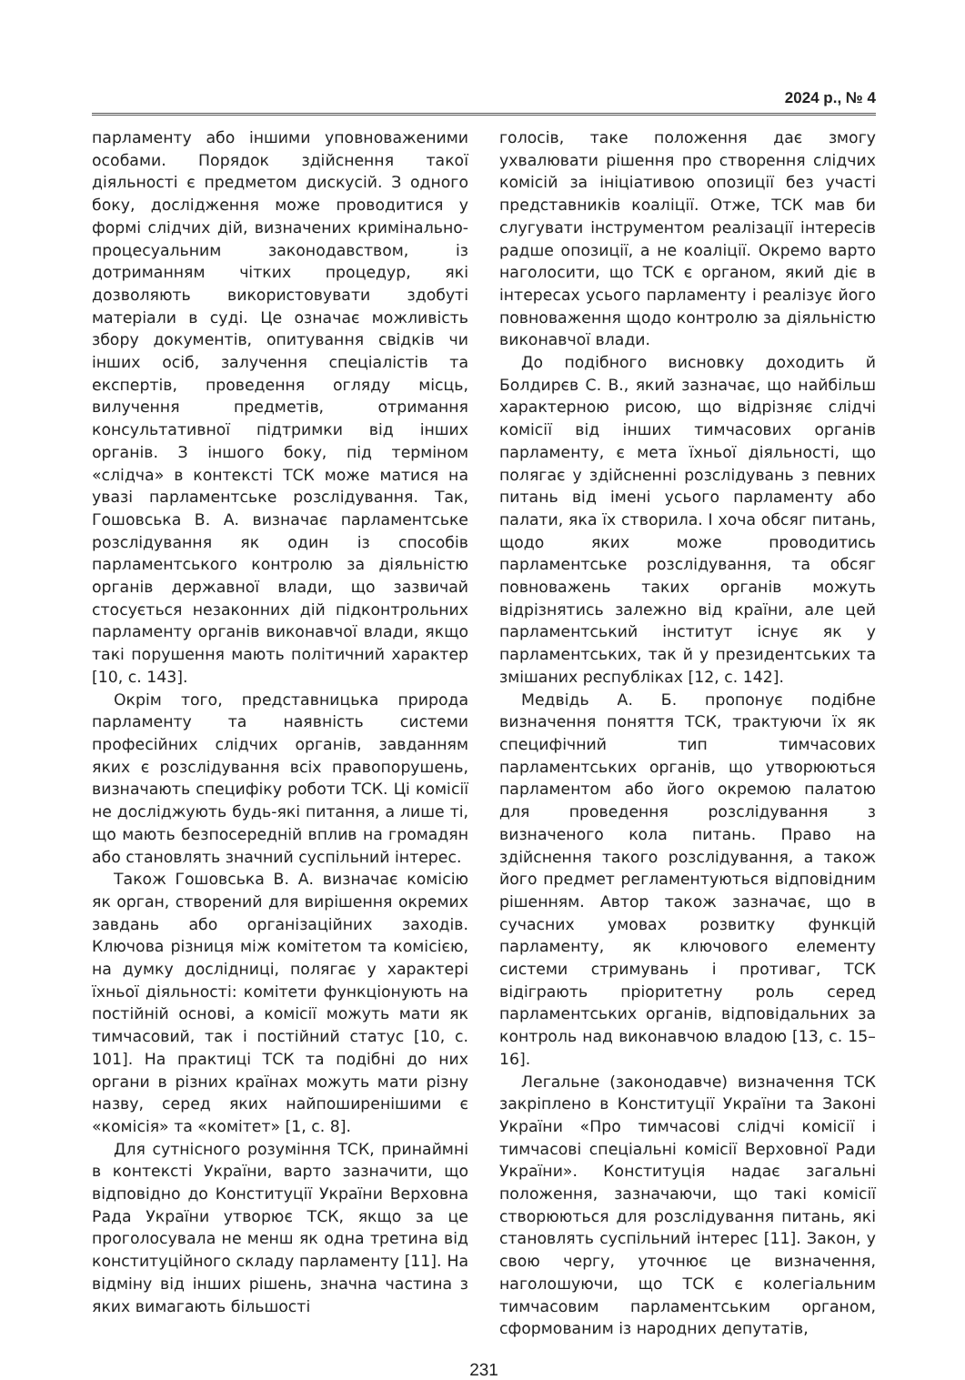2024 р., № 4
парламенту або іншими уповноваженими особами. Порядок здійснення такої діяльності є предметом дискусій. З одного боку, дослідження може проводитися у формі слідчих дій, визначених кримінально-процесуальним законодавством, із дотриманням чітких процедур, які дозволяють використовувати здобуті матеріали в суді. Це означає можливість збору документів, опитування свідків чи інших осіб, залучення спеціалістів та експертів, проведення огляду місць, вилучення предметів, отримання консультативної підтримки від інших органів. З іншого боку, під терміном «слідча» в контексті ТСК може матися на увазі парламентське розслідування. Так, Гошовська В. А. визначає парламентське розслідування як один із способів парламентського контролю за діяльністю органів державної влади, що зазвичай стосується незаконних дій підконтрольних парламенту органів виконавчої влади, якщо такі порушення мають політичний характер [10, с. 143].
Окрім того, представницька природа парламенту та наявність системи професійних слідчих органів, завданням яких є розслідування всіх правопорушень, визначають специфіку роботи ТСК. Ці комісії не досліджують будь-які питання, а лише ті, що мають безпосередній вплив на громадян або становлять значний суспільний інтерес.
Також Гошовська В. А. визначає комісію як орган, створений для вирішення окремих завдань або організаційних заходів. Ключова різниця між комітетом та комісією, на думку дослідниці, полягає у характері їхньої діяльності: комітети функціонують на постійній основі, а комісії можуть мати як тимчасовий, так і постійний статус [10, с. 101]. На практиці ТСК та подібні до них органи в різних країнах можуть мати різну назву, серед яких найпоширенішими є «комісія» та «комітет» [1, с. 8].
Для сутнісного розуміння ТСК, принаймні в контексті України, варто зазначити, що відповідно до Конституції України Верховна Рада України утворює ТСК, якщо за це проголосувала не менш як одна третина від конституційного складу парламенту [11]. На відміну від інших рішень, значна частина з яких вимагають більшості
голосів, таке положення дає змогу ухвалювати рішення про створення слідчих комісій за ініціативою опозиції без участі представників коаліції. Отже, ТСК мав би слугувати інструментом реалізації інтересів радше опозиції, а не коаліції. Окремо варто наголосити, що ТСК є органом, який діє в інтересах усього парламенту і реалізує його повноваження щодо контролю за діяльністю виконавчої влади.
До подібного висновку доходить й Болдирєв С. В., який зазначає, що найбільш характерною рисою, що відрізняє слідчі комісії від інших тимчасових органів парламенту, є мета їхньої діяльності, що полягає у здійсненні розслідувань з певних питань від імені усього парламенту або палати, яка їх створила. І хоча обсяг питань, щодо яких може проводитись парламентське розслідування, та обсяг повноважень таких органів можуть відрізнятись залежно від країни, але цей парламентський інститут існує як у парламентських, так й у президентських та змішаних республіках [12, с. 142].
Медвідь А. Б. пропонує подібне визначення поняття ТСК, трактуючи їх як специфічний тип тимчасових парламентських органів, що утворюються парламентом або його окремою палатою для проведення розслідування з визначеного кола питань. Право на здійснення такого розслідування, а також його предмет регламентуються відповідним рішенням. Автор також зазначає, що в сучасних умовах розвитку функцій парламенту, як ключового елементу системи стримувань і противаг, ТСК відіграють пріоритетну роль серед парламентських органів, відповідальних за контроль над виконавчою владою [13, с. 15–16].
Легальне (законодавче) визначення ТСК закріплено в Конституції України та Законі України «Про тимчасові слідчі комісії і тимчасові спеціальні комісії Верховної Ради України». Конституція надає загальні положення, зазначаючи, що такі комісії створюються для розслідування питань, які становлять суспільний інтерес [11]. Закон, у свою чергу, уточнює це визначення, наголошуючи, що ТСК є колегіальним тимчасовим парламентським органом, сформованим із народних депутатів,
231